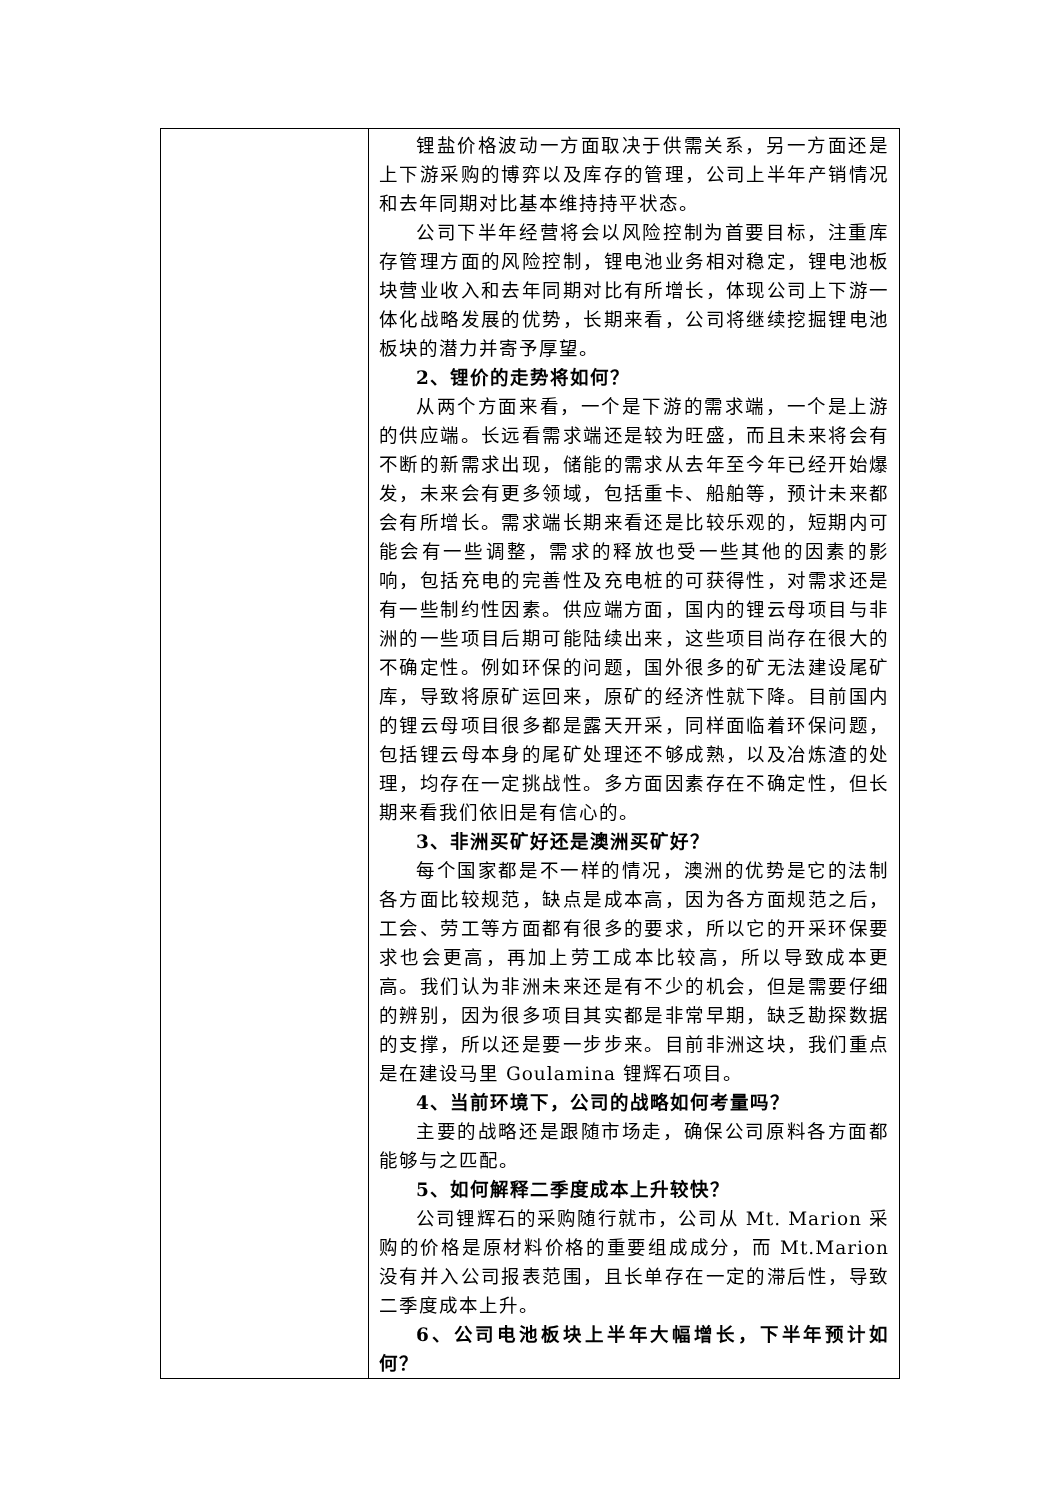| | 锂盐价格波动一方面取决于供需关系，另一方面还是上下游采购的博弈以及库存的管理，公司上半年产销情况和去年同期对比基本维持持平状态。 公司下半年经营将会以风险控制为首要目标，注重库存管理方面的风险控制，锂电池业务相对稳定，锂电池板块营业收入和去年同期对比有所增长，体现公司上下游一体化战略发展的优势，长期来看，公司将继续挖掘锂电池板块的潜力并寄予厚望。 2、锂价的走势将如何？ 从两个方面来看，一个是下游的需求端，一个是上游的供应端。长远看需求端还是较为旺盛，而且未来将会有不断的新需求出现，储能的需求从去年至今年已经开始爆发，未来会有更多领域，包括重卡、船舶等，预计未来都会有所增长。需求端长期来看还是比较乐观的，短期内可能会有一些调整，需求的释放也受一些其他的因素的影响，包括充电的完善性及充电桩的可获得性，对需求还是有一些制约性因素。供应端方面，国内的锂云母项目与非洲的一些项目后期可能陆续出来，这些项目尚存在很大的不确定性。例如环保的问题，国外很多的矿无法建设尾矿库，导致将原矿运回来，原矿的经济性就下降。目前国内的锂云母项目很多都是露天开采，同样面临着环保问题，包括锂云母本身的尾矿处理还不够成熟，以及冶炼渣的处理，均存在一定挑战性。多方面因素存在不确定性，但长期来看我们依旧是有信心的。 3、非洲买矿好还是澳洲买矿好？ 每个国家都是不一样的情况，澳洲的优势是它的法制各方面比较规范，缺点是成本高，因为各方面规范之后，工会、劳工等方面都有很多的要求，所以它的开采环保要求也会更高，再加上劳工成本比较高，所以导致成本更高。我们认为非洲未来还是有不少的机会，但是需要仔细的辨别，因为很多项目其实都是非常早期，缺乏勘探数据的支撑，所以还是要一步步来。目前非洲这块，我们重点是在建设马里 Goulamina 锂辉石项目。 4、当前环境下，公司的战略如何考量吗？ 主要的战略还是跟随市场走，确保公司原料各方面都能够与之匹配。 5、如何解释二季度成本上升较快？ 公司锂辉石的采购随行就市，公司从 Mt. Marion 采购的价格是原材料价格的重要组成成分，而 Mt.Marion 没有并入公司报表范围，且长单存在一定的滞后性，导致二季度成本上升。 6、公司电池板块上半年大幅增长，下半年预计如何？ |